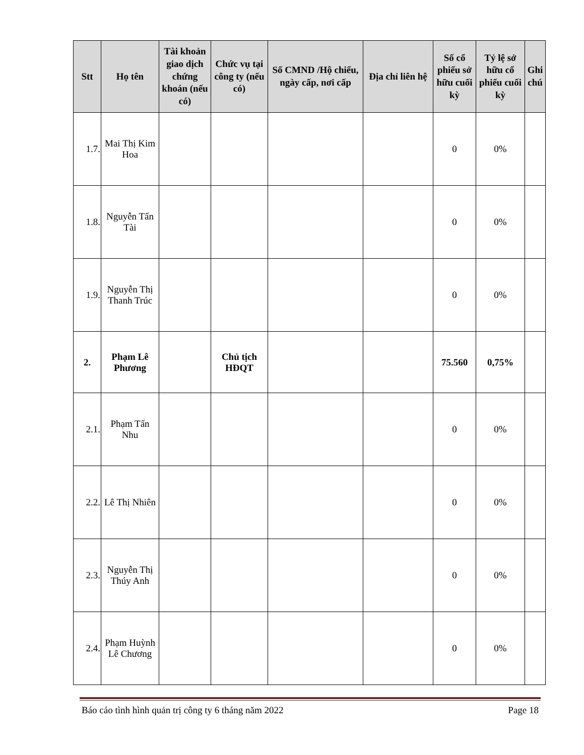| Stt | Họ tên | Tài khoản giao dịch chứng khoán (nếu có) | Chức vụ tại công ty (nếu có) | Số CMND /Hộ chiếu, ngày cấp, nơi cấp | Địa chỉ liên hệ | Số cổ phiếu sở hữu cuối kỳ | Tỷ lệ sở hữu cổ phiếu cuối kỳ | Ghi chú |
| --- | --- | --- | --- | --- | --- | --- | --- | --- |
| 1.7. | Mai Thị Kim Hoa | | | | | 0 | 0% | |
| 1.8. | Nguyễn Tấn Tài | | | | | 0 | 0% | |
| 1.9. | Nguyễn Thị Thanh Trúc | | | | | 0 | 0% | |
| 2. | Phạm Lê Phương | | Chủ tịch HĐQT | | | 75.560 | 0,75% | |
| 2.1. | Phạm Tấn Nhu | | | | | 0 | 0% | |
| 2.2. | Lê Thị Nhiên | | | | | 0 | 0% | |
| 2.3. | Nguyễn Thị Thúy Anh | | | | | 0 | 0% | |
| 2.4. | Phạm Huỳnh Lê Chương | | | | | 0 | 0% | |
Báo cáo tình hình quản trị công ty 6 tháng năm 2022 Page 18